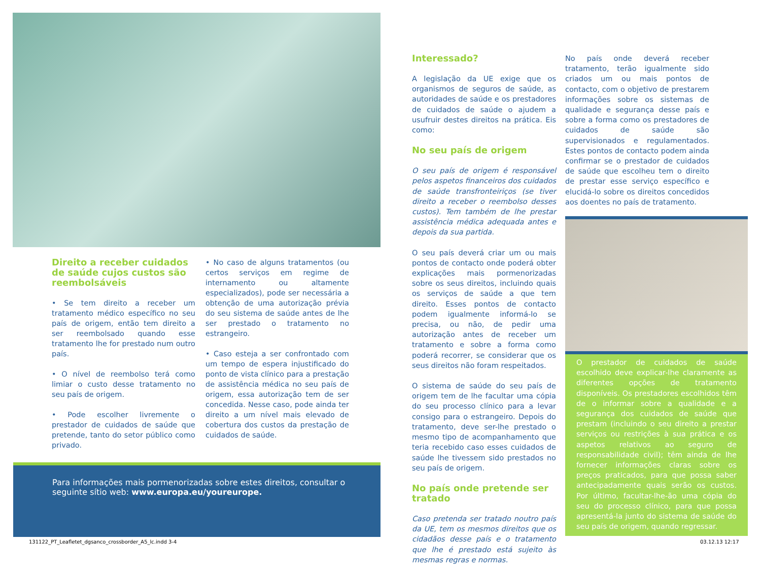Direito a receber cuidados de saúde cujos custos são re­embolsáveis
• Se tem direito a receber um tratamento médico específico no seu país de origem, então tem direito a ser reembolsado quando esse tratamento lhe for prestado num outro país.
• O nível de reembolso terá como limiar o custo desse tratamento no seu país de origem.
• Pode escolher livremente o prestador de cuidados de saúde que pretende, tanto do setor público como privado.
• No caso de alguns tratamentos (ou certos serviços em regime de internamento ou altamente especializados), pode ser necessária a obtenção de uma autorização prévia do seu sistema de saúde antes de lhe ser prestado o tratamento no estrangeiro.
• Caso esteja a ser confrontado com um tempo de espera injustificado do ponto de vista clínico para a prestação de assistência médica no seu país de origem, essa autorização tem de ser concedida. Nesse caso, pode ainda ter direito a um nível mais elevado de cobertura dos custos da prestação de cuidados de saúde.
Para informações mais pormenorizadas sobre estes direitos, consultar o seguinte sítio web: www.europa.eu/youreurope.
Interessado?
A legislação da UE exige que os organismos de seguros de saúde, as autoridades de saúde e os prestadores de cuidados de saúde o ajudem a usufruir destes direitos na prática. Eis como:
No seu país de origem
O seu país de origem é responsável pelos aspetos financeiros dos cuidados de saúde transfronteiriços (se tiver direito a receber o reembolso desses custos). Tem também de lhe prestar assistência médica adequada antes e depois da sua partida.
O seu país deverá criar um ou mais pontos de contacto onde poderá obter explicações mais pormenorizadas sobre os seus direitos, incluindo quais os serviços de saúde a que tem direito. Esses pontos de contacto podem igualmente informá-lo se precisa, ou não, de pedir uma autorização antes de receber um tratamento e sobre a forma como poderá recorrer, se considerar que os seus direitos não foram respeitados.
O sistema de saúde do seu país de origem tem de lhe facultar uma cópia do seu processo clínico para a levar consigo para o estrangeiro. Depois do tratamento, deve ser-lhe prestado o mesmo tipo de acompanhamento que teria recebido caso esses cuidados de saúde lhe tivessem sido prestados no seu país de origem.
No país onde pretende ser tratado
Caso pretenda ser tratado noutro país da UE, tem os mesmos direitos que os cidadãos desse país e o tratamento que lhe é prestado está sujeito às mesmas regras e normas.
No país onde deverá receber tratamento, terão igualmente sido criados um ou mais pontos de contacto, com o objetivo de prestarem informações sobre os sistemas de qualidade e segurança desse país e sobre a forma como os prestadores de cuidados de saúde são supervisionados e regulamentados. Estes pontos de contacto podem ainda confirmar se o prestador de cuidados de saúde que escolheu tem o direito de prestar esse serviço específico e elucidá-lo sobre os direitos concedidos aos doentes no país de tratamento.
O prestador de cuidados de saúde escolhido deve explicar-lhe claramente as diferentes opções de tratamento disponíveis. Os prestadores escolhidos têm de o informar sobre a qualidade e a segurança dos cuidados de saúde que prestam (incluindo o seu direito a prestar serviços ou restrições à sua prática e os aspetos relativos ao seguro de responsabilidade civil); têm ainda de lhe fornecer informações claras sobre os preços praticados, para que possa saber antecipadamente quais serão os custos. Por último, facultar-lhe-ão uma cópia do seu do processo clínico, para que possa apresentá-la junto do sistema de saúde do seu país de origem, quando regressar.
131122_PT_Leafletet_dgsanco_crossborder_A5_lc.indd 3-4
03.12.13 12:17